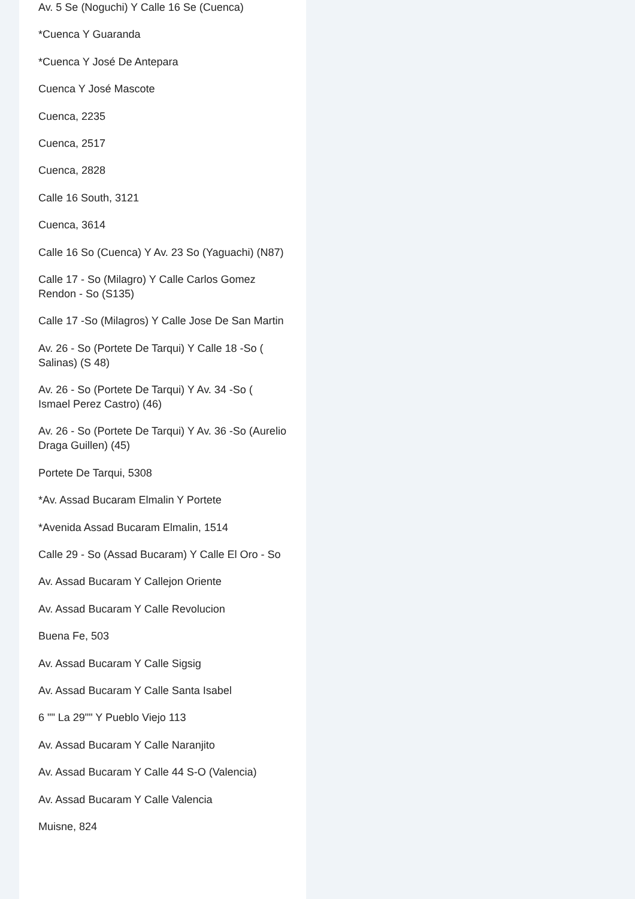Av. 5 Se (Noguchi) Y Calle 16 Se (Cuenca)
*Cuenca Y Guaranda
*Cuenca Y José De Antepara
Cuenca Y José Mascote
Cuenca, 2235
Cuenca, 2517
Cuenca, 2828
Calle 16 South, 3121
Cuenca, 3614
Calle 16 So (Cuenca) Y Av. 23 So (Yaguachi) (N87)
Calle 17 - So (Milagro) Y Calle Carlos Gomez Rendon - So (S135)
Calle 17 -So (Milagros) Y Calle Jose De San Martin
Av. 26 - So (Portete De Tarqui) Y Calle 18 -So ( Salinas) (S 48)
Av. 26 - So (Portete De Tarqui) Y Av. 34 -So ( Ismael Perez Castro) (46)
Av. 26 - So (Portete De Tarqui) Y Av. 36 -So (Aurelio Draga Guillen) (45)
Portete De Tarqui, 5308
*Av. Assad Bucaram Elmalin Y Portete
*Avenida Assad Bucaram Elmalin, 1514
Calle 29 - So (Assad Bucaram) Y Calle El Oro - So
Av. Assad Bucaram Y Callejon Oriente
Av. Assad Bucaram Y Calle Revolucion
Buena Fe, 503
Av. Assad Bucaram Y Calle Sigsig
Av. Assad Bucaram Y Calle Santa Isabel
6 "" La 29"" Y Pueblo Viejo 113
Av. Assad Bucaram Y Calle Naranjito
Av. Assad Bucaram Y Calle 44 S-O (Valencia)
Av. Assad Bucaram Y Calle Valencia
Muisne, 824